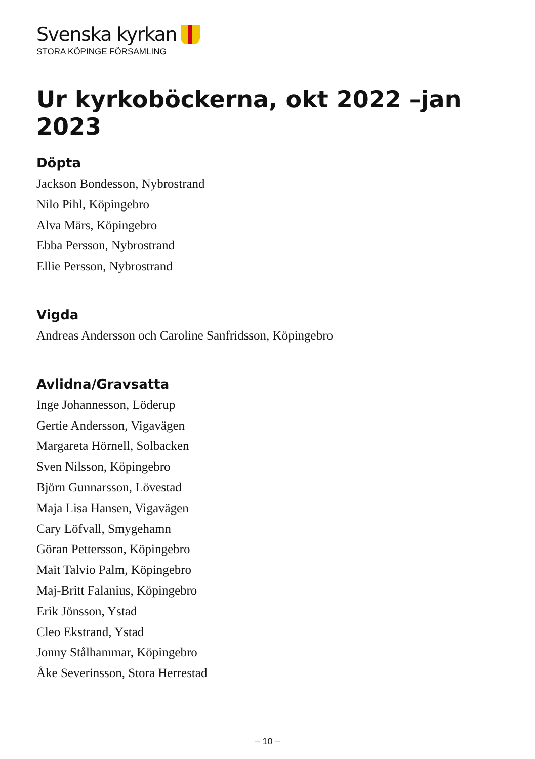Svenska kyrkan
STORA KÖPINGE FÖRSAMLING
Ur kyrkoböckerna, okt 2022 –jan 2023
Döpta
Jackson Bondesson, Nybrostrand
Nilo Pihl, Köpingebro
Alva Märs, Köpingebro
Ebba Persson, Nybrostrand
Ellie Persson, Nybrostrand
Vigda
Andreas Andersson och Caroline Sanfridsson, Köpingebro
Avlidna/Gravsatta
Inge Johannesson, Löderup
Gertie Andersson, Vigavägen
Margareta Hörnell, Solbacken
Sven Nilsson, Köpingebro
Björn Gunnarsson, Lövestad
Maja Lisa Hansen, Vigavägen
Cary Löfvall, Smygehamn
Göran Pettersson, Köpingebro
Mait Talvio Palm, Köpingebro
Maj-Britt Falanius, Köpingebro
Erik Jönsson, Ystad
Cleo Ekstrand, Ystad
Jonny Stålhammar, Köpingebro
Åke Severinsson, Stora Herrestad
– 10 –